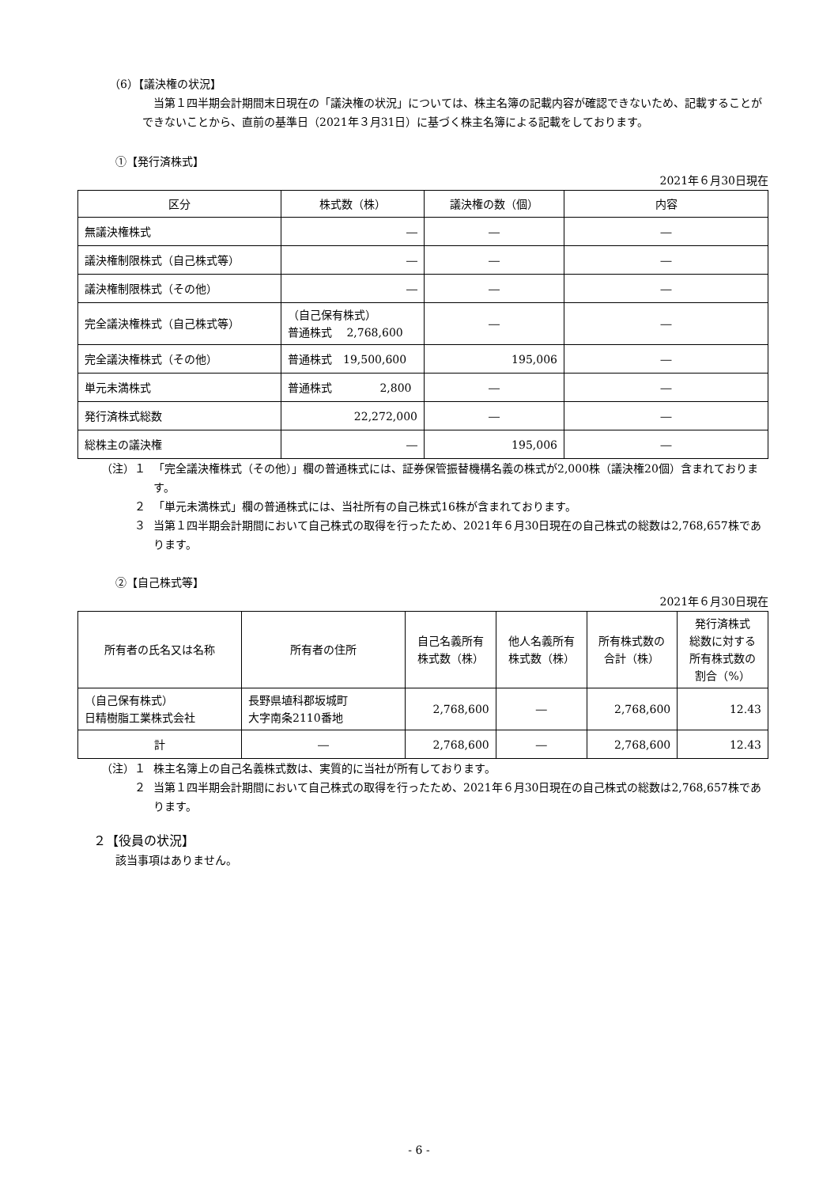（6）【議決権の状況】
当第１四半期会計期間末日現在の「議決権の状況」については、株主名簿の記載内容が確認できないため、記載することができないことから、直前の基準日（2021年３月31日）に基づく株主名簿による記載をしております。
①【発行済株式】
2021年６月30日現在
| 区分 | 株式数（株） | 議決権の数（個） | 内容 |
| --- | --- | --- | --- |
| 無議決権株式 | ― | ― | ― |
| 議決権制限株式（自己株式等） | ― | ― | ― |
| 議決権制限株式（その他） | ― | ― | ― |
| 完全議決権株式（自己株式等） | （自己保有株式） 普通株式 2,768,600 | ― | ― |
| 完全議決権株式（その他） | 普通株式 19,500,600 | 195,006 | ― |
| 単元未満株式 | 普通株式 2,800 | ― | ― |
| 発行済株式総数 | 22,272,000 | ― | ― |
| 総株主の議決権 | ― | 195,006 | ― |
（注）１ 「完全議決権株式（その他）」欄の普通株式には、証券保管振替機構名義の株式が2,000株（議決権20個）含まれております。
２ 「単元未満株式」欄の普通株式には、当社所有の自己株式16株が含まれております。
３ 当第１四半期会計期間において自己株式の取得を行ったため、2021年６月30日現在の自己株式の総数は2,768,657株であります。
②【自己株式等】
2021年６月30日現在
| 所有者の氏名又は名称 | 所有者の住所 | 自己名義所有 株式数（株） | 他人名義所有 株式数（株） | 所有株式数の 合計（株） | 発行済株式 総数に対する 所有株式数の 割合（%） |
| --- | --- | --- | --- | --- | --- |
| （自己保有株式） 日精樹脂工業株式会社 | 長野県埴科郡坂城町 大字南条2110番地 | 2,768,600 | ― | 2,768,600 | 12.43 |
| 計 | ― | 2,768,600 | ― | 2,768,600 | 12.43 |
（注）１ 株主名簿上の自己名義株式数は、実質的に当社が所有しております。
２ 当第１四半期会計期間において自己株式の取得を行ったため、2021年６月30日現在の自己株式の総数は2,768,657株であります。
２【役員の状況】
該当事項はありません。
- 6 -